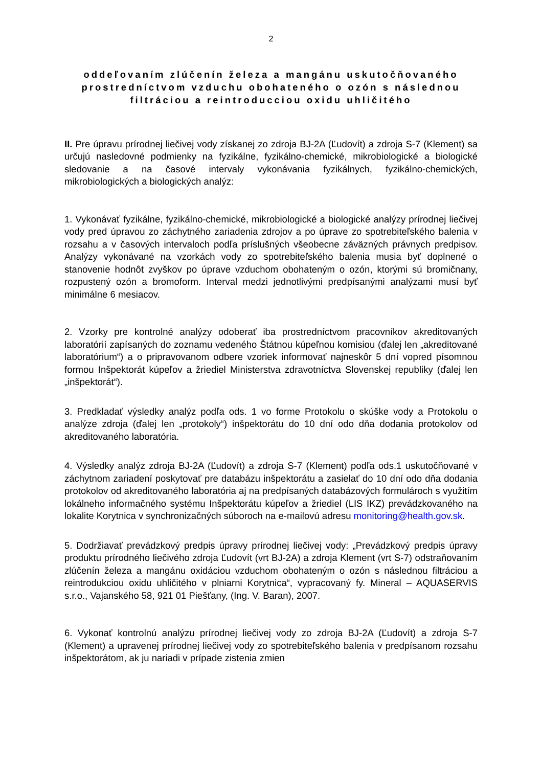2
oddeľovaním zlúčenín železa a mangánu uskutočňovaného prostredníctvom vzduchu obohateného o ozón s následnou filtráciou a reintroducciou oxidu uhličitého
II. Pre úpravu prírodnej liečivej vody získanej zo zdroja BJ-2A (Ľudovít) a zdroja S-7 (Klement) sa určujú nasledovné podmienky na fyzikálne, fyzikálno-chemické, mikrobiologické a biologické sledovanie a na časové intervaly vykonávania fyzikálnych, fyzikálno-chemických, mikrobiologických a biologických analýz:
1. Vykonávať fyzikálne, fyzikálno-chemické, mikrobiologické a biologické analýzy prírodnej liečivej vody pred úpravou zo záchytného zariadenia zdrojov a po úprave zo spotrebiteľského balenia v rozsahu a v časových intervaloch podľa príslušných všeobecne záväzných právnych predpisov. Analýzy vykonávané na vzorkách vody zo spotrebiteľského balenia musia byť doplnené o stanovenie hodnôt zvyškov po úprave vzduchom obohateným o ozón, ktorými sú bromičnany, rozpustený ozón a bromoform. Interval medzi jednotlivými predpísanými analýzami musí byť minimálne 6 mesiacov.
2. Vzorky pre kontrolné analýzy odoberať iba prostredníctvom pracovníkov akreditovaných laboratórií zapísaných do zoznamu vedeného Štátnou kúpeľnou komisiou (ďalej len „akreditované laboratórium“) a o pripravovanom odbere vzoriek informovať najneskôr 5 dní vopred písomnou formou Inšpektorát kúpeľov a žriediel Ministerstva zdravotníctva Slovenskej republiky (ďalej len „inšpektorát“).
3. Predkladať výsledky analýz podľa ods. 1 vo forme Protokolu o skúške vody a Protokolu o analýze zdroja (ďalej len „protokoly“) inšpektorátu do 10 dní odo dňa dodania protokolov od akreditovaného laboratória.
4. Výsledky analýz zdroja BJ-2A (Ľudovít) a zdroja S-7 (Klement) podľa ods.1 uskutočňované v záchytnom zariadení poskytovať pre databázu inšpektorátu a zasielať do 10 dní odo dňa dodania protokolov od akreditovaného laboratória aj na predpísaných databázových formulároch s využitím lokálneho informačného systému Inšpektorátu kúpeľov a žriediel (LIS IKZ) prevádzkovaného na lokalite Korytnica v synchronizačných súboroch na e-mailovú adresu monitoring@health.gov.sk.
5. Dodržiavať prevádzkový predpis úpravy prírodnej liečivej vody: „Prevádzkový predpis úpravy produktu prírodného liečivého zdroja Ľudovít (vrt BJ-2A) a zdroja Klement (vrt S-7) odstraňovaním zlúčenín železa a mangánu oxidáciou vzduchom obohateným o ozón s následnou filtráciou a reintrodukciou oxidu uhličitého v plniarni Korytnica“, vypracovaný fy. Mineral – AQUASERVIS s.r.o., Vajanského 58, 921 01 Piešťany, (Ing. V. Baran), 2007.
6. Vykonať kontrolnú analýzu prírodnej liečivej vody zo zdroja BJ-2A (Ľudovít) a zdroja S-7 (Klement) a upravenej prírodnej liečivej vody zo spotrebiteľského balenia v predpísanom rozsahu inšpektorátom, ak ju nariadi v prípade zistenia zmien